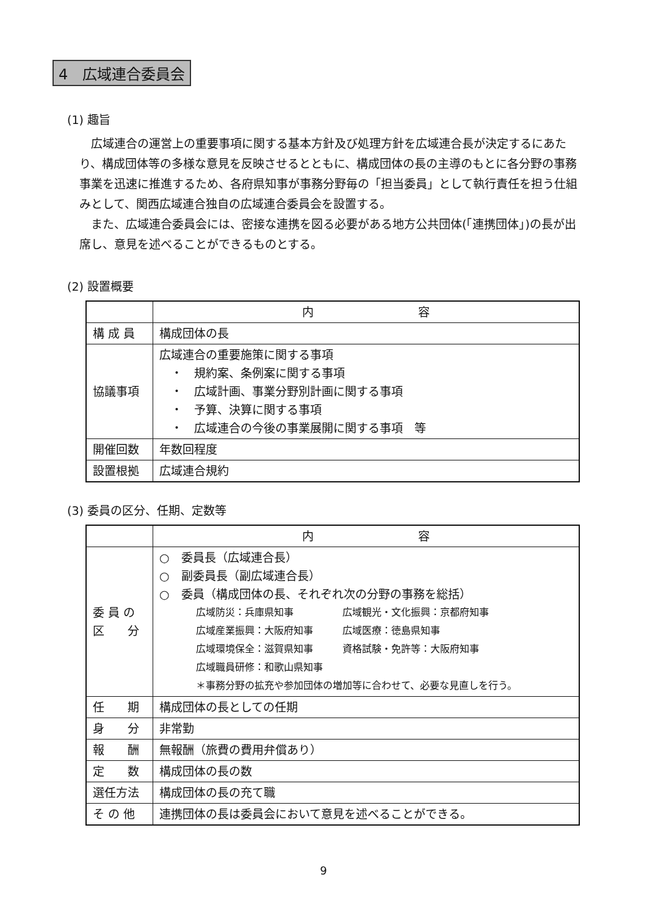4　広域連合委員会
(1) 趣旨
広域連合の運営上の重要事項に関する基本方針及び処理方針を広域連合長が決定するにあたり、構成団体等の多様な意見を反映させるとともに、構成団体の長の主導のもとに各分野の事務事業を迅速に推進するため、各府県知事が事務分野毎の「担当委員」として執行責任を担う仕組みとして、関西広域連合独自の広域連合委員会を設置する。
また、広域連合委員会には、密接な連携を図る必要がある地方公共団体(「連携団体」)の長が出席し、意見を述べることができるものとする。
(2) 設置概要
| | 内 容 |
| --- | --- |
| 構 成 員 | 構成団体の長 |
| 協議事項 | 広域連合の重要施策に関する事項 ・ 規約案、条例案に関する事項 ・ 広域計画、事業分野別計画に関する事項 ・ 予算、決算に関する事項 ・ 広域連合の今後の事業展開に関する事項 等 |
| 開催回数 | 年数回程度 |
| 設置根拠 | 広域連合規約 |
(3) 委員の区分、任期、定数等
| | 内 容 |
| --- | --- |
| 委 員 の 区 分 | ○ 委員長（広域連合長） ○ 副委員長（副広域連合長） ○ 委員（構成団体の長、それぞれ次の分野の事務を総括） 広域防災：兵庫県知事 広域観光・文化振興：京都府知事 広域産業振興：大阪府知事 広域医療：徳島県知事 広域環境保全：滋賀県知事 資格試験・免許等：大阪府知事 広域職員研修：和歌山県知事 ＊事務分野の拡充や参加団体の増加等に合わせて、必要な見直しを行う。 |
| 任 期 | 構成団体の長としての任期 |
| 身 分 | 非常勤 |
| 報 酬 | 無報酬（旅費の費用弁償あり） |
| 定 数 | 構成団体の長の数 |
| 選任方法 | 構成団体の長の充て職 |
| そ の 他 | 連携団体の長は委員会において意見を述べることができる。 |
9